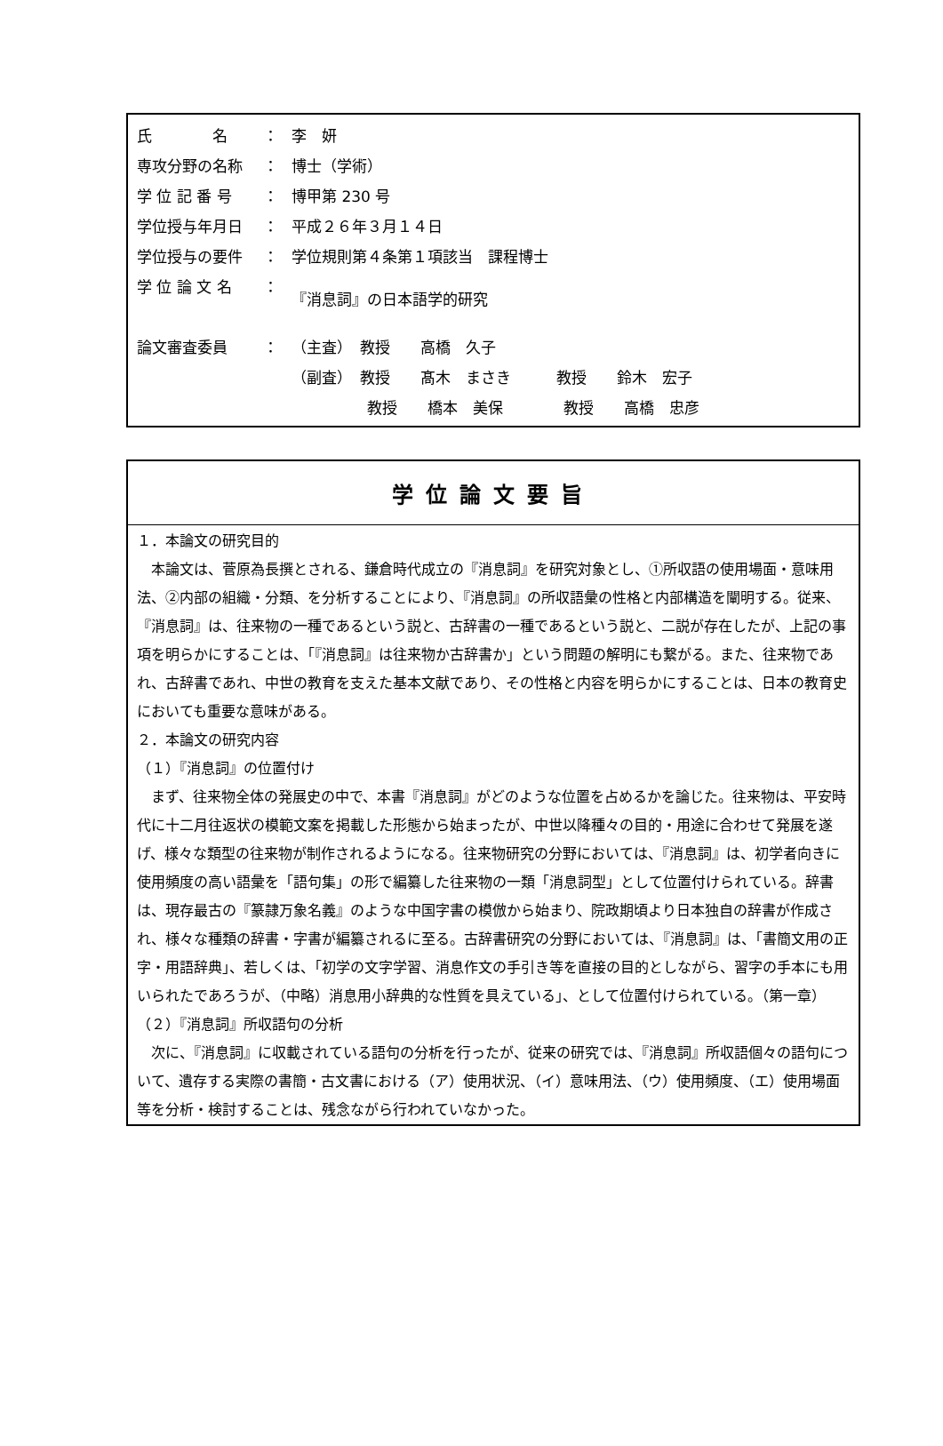| 氏 名 | ： | 李 妍 |
| 専攻分野の名称 | ： | 博士（学術） |
| 学 位 記 番 号 | ： | 博甲第 230 号 |
| 学位授与年月日 | ： | 平成２６年３月１４日 |
| 学位授与の要件 | ： | 学位規則第４条第１項該当 課程博士 |
| 学 位 論 文 名 | ： | 『消息詞』の日本語学的研究 |
| 論文審査委員 | ： | （主査） 教授 高橋 久子 |
| | | （副査） 教授 髙木 まさき 教授 鈴木 宏子 |
| | | 教授 橋本 美保 教授 高橋 忠彦 |
学位論文要旨
１．本論文の研究目的
　本論文は、菅原為長撰とされる、鎌倉時代成立の『消息詞』を研究対象とし、①所収語の使用場面・意味用法、②内部の組織・分類、を分析することにより、『消息詞』の所収語彙の性格と内部構造を闡明する。従来、『消息詞』は、往来物の一種であるという説と、古辞書の一種であるという説と、二説が存在したが、上記の事項を明らかにすることは、「『消息詞』は往来物か古辞書か」という問題の解明にも繋がる。また、往来物であれ、古辞書であれ、中世の教育を支えた基本文献であり、その性格と内容を明らかにすることは、日本の教育史においても重要な意味がある。
２．本論文の研究内容
（１）『消息詞』の位置付け
　まず、往来物全体の発展史の中で、本書『消息詞』がどのような位置を占めるかを論じた。往来物は、平安時代に十二月往返状の模範文案を掲載した形態から始まったが、中世以降種々の目的・用途に合わせて発展を遂げ、様々な類型の往来物が制作されるようになる。往来物研究の分野においては、『消息詞』は、初学者向きに使用頻度の高い語彙を「語句集」の形で編纂した往来物の一類「消息詞型」として位置付けられている。辞書は、現存最古の『篆隷万象名義』のような中国字書の模倣から始まり、院政期頃より日本独自の辞書が作成され、様々な種類の辞書・字書が編纂されるに至る。古辞書研究の分野においては、『消息詞』は、「書簡文用の正字・用語辞典」、若しくは、「初学の文字学習、消息作文の手引き等を直接の目的としながら、習字の手本にも用いられたであろうが、（中略）消息用小辞典的な性質を具えている」、として位置付けられている。（第一章）
（２）『消息詞』所収語句の分析
　次に、『消息詞』に収載されている語句の分析を行ったが、従来の研究では、『消息詞』所収語個々の語句について、遺存する実際の書簡・古文書における（ア）使用状況、（イ）意味用法、（ウ）使用頻度、（エ）使用場面等を分析・検討することは、残念ながら行われていなかった。